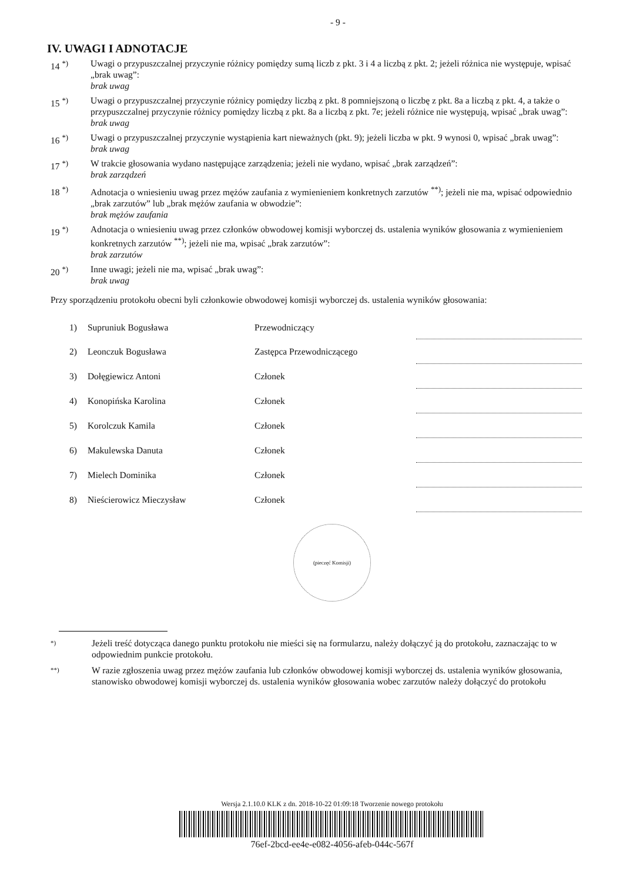- 9 -
IV. UWAGI I ADNOTACJE
14 <sup>*)</sup> Uwagi o przypuszczalnej przyczynie różnicy pomiędzy sumą liczb z pkt. 3 i 4 a liczbą z pkt. 2; jeżeli różnica nie występuje, wpisać „brak uwag”:
brak uwag
15 <sup>*)</sup> Uwagi o przypuszczalnej przyczynie różnicy pomiędzy liczbą z pkt. 8 pomniejszoną o liczbę z pkt. 8a a liczbą z pkt. 4, a także o przypuszczalnej przyczynie różnicy pomiędzy liczbą z pkt. 8a a liczbą z pkt. 7e; jeżeli różnice nie występują, wpisać „brak uwag”:
brak uwag
16 <sup>*)</sup> Uwagi o przypuszczalnej przyczynie wystąpienia kart nieważnych (pkt. 9); jeżeli liczba w pkt. 9 wynosi 0, wpisać „brak uwag”:
brak uwag
17 <sup>*)</sup> W trakcie głosowania wydano następujące zarządzenia; jeżeli nie wydano, wpisać „brak zarządzeń”:
brak zarządzeń
18 <sup>*)</sup> Adnotacja o wniesieniu uwag przez mężów zaufania z wymienieniem konkretnych zarzutów <sup>**)</sup>; jeżeli nie ma, wpisać odpowiednio „brak zarzutów” lub „brak mężów zaufania w obwodzie”:
brak mężów zaufania
19 <sup>*)</sup> Adnotacja o wniesieniu uwag przez członków obwodowej komisji wyborczej ds. ustalenia wyników głosowania z wymienieniem konkretnych zarzutów <sup>**)</sup>; jeżeli nie ma, wpisać „brak zarzutów”:
brak zarzutów
20 <sup>*)</sup> Inne uwagi; jeżeli nie ma, wpisać „brak uwag”:
brak uwag
Przy sporządzeniu protokołu obecni byli członkowie obwodowej komisji wyborczej ds. ustalenia wyników głosowania:
| 1) | Supruniuk Bogusława | Przewodniczący | |
| 2) | Leonczuk Bogusława | Zastępca Przewodniczącego | |
| 3) | Dołęgiewicz Antoni | Członek | |
| 4) | Konopińska Karolina | Członek | |
| 5) | Korolczuk Kamila | Członek | |
| 6) | Makulewska Danuta | Członek | |
| 7) | Mielech Dominika | Członek | |
| 8) | Nieścierowicz Mieczysław | Członek | |
(pieczęć Komisji)
*)
Jeżeli treść dotycząca danego punktu protokołu nie mieści się na formularzu, należy dołączyć ją do protokołu, zaznaczając to w odpowiednim punkcie protokołu.
**)
W razie zgłoszenia uwag przez mężów zaufania lub członków obwodowej komisji wyborczej ds. ustalenia wyników głosowania, stanowisko obwodowej komisji wyborczej ds. ustalenia wyników głosowania wobec zarzutów należy dołączyć do protokołu
Wersja 2.1.10.0 KLK z dn. 2018-10-22 01:09:18 Tworzenie nowego protokołu
76ef-2bcd-ee4e-e082-4056-afeb-044c-567f